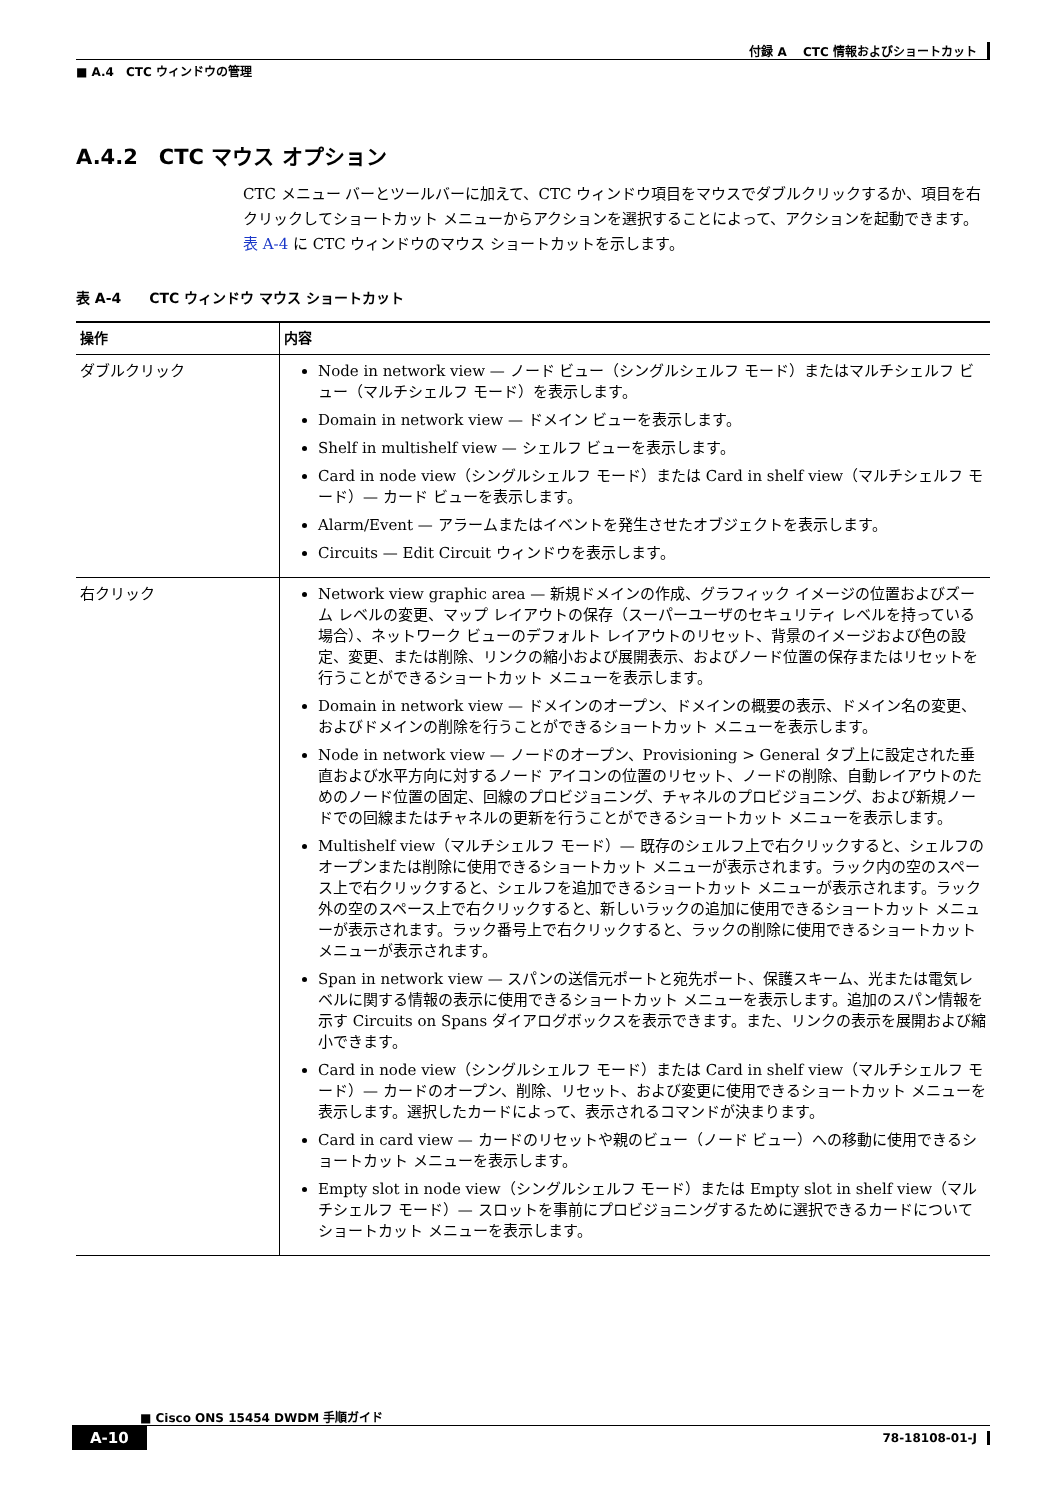付録 A　 CTC 情報およびショートカット
■ A.4　CTC ウィンドウの管理
A.4.2　CTC マウス オプション
CTC メニュー バーとツールバーに加えて、CTC ウィンドウ項目をマウスでダブルクリックするか、項目を右クリックしてショートカット メニューからアクションを選択することによって、アクションを起動できます。表 A-4 に CTC ウィンドウのマウス ショートカットを示します。
表 A-4　　CTC ウィンドウ マウス ショートカット
| 操作 | 内容 |
| --- | --- |
| ダブルクリック | Node in network view — ノード ビュー（シングルシェルフ モード）またはマルチシェルフ ビュー（マルチシェルフ モード）を表示します。 Domain in network view — ドメイン ビューを表示します。 Shelf in multishelf view — シェルフ ビューを表示します。 Card in node view（シングルシェルフ モード）または Card in shelf view（マルチシェルフ モード）— カード ビューを表示します。 Alarm/Event — アラームまたはイベントを発生させたオブジェクトを表示します。 Circuits — Edit Circuit ウィンドウを表示します。 |
| 右クリック | Network view graphic area — 新規ドメインの作成、グラフィック イメージの位置およびズーム レベルの変更、マップ レイアウトの保存（スーパーユーザのセキュリティ レベルを持っている場合）、ネットワーク ビューのデフォルト レイアウトのリセット、背景のイメージおよび色の設定、変更、または削除、リンクの縮小および展開表示、およびノード位置の保存またはリセットを行うことができるショートカット メニューを表示します。 Domain in network view — ドメインのオープン、ドメインの概要の表示、ドメイン名の変更、およびドメインの削除を行うことができるショートカット メニューを表示します。 Node in network view — ノードのオープン、Provisioning > General タブ上に設定された垂直および水平方向に対するノード アイコンの位置のリセット、ノードの削除、自動レイアウトのためのノード位置の固定、回線のプロビジョニング、チャネルのプロビジョニング、および新規ノードでの回線またはチャネルの更新を行うことができるショートカット メニューを表示します。 Multishelf view（マルチシェルフ モード）— 既存のシェルフ上で右クリックすると、シェルフのオープンまたは削除に使用できるショートカット メニューが表示されます。ラック内の空のスペース上で右クリックすると、シェルフを追加できるショートカット メニューが表示されます。ラック外の空のスペース上で右クリックすると、新しいラックの追加に使用できるショートカット メニューが表示されます。ラック番号上で右クリックすると、ラックの削除に使用できるショートカット メニューが表示されます。 Span in network view — スパンの送信元ポートと宛先ポート、保護スキーム、光または電気レベルに関する情報の表示に使用できるショートカット メニューを表示します。追加のスパン情報を示す Circuits on Spans ダイアログボックスを表示できます。また、リンクの表示を展開および縮小できます。 Card in node view（シングルシェルフ モード）または Card in shelf view（マルチシェルフ モード）— カードのオープン、削除、リセット、および変更に使用できるショートカット メニューを表示します。選択したカードによって、表示されるコマンドが決まります。 Card in card view — カードのリセットや親のビュー（ノード ビュー）への移動に使用できるショートカット メニューを表示します。 Empty slot in node view（シングルシェルフ モード）または Empty slot in shelf view（マルチシェルフ モード）— スロットを事前にプロビジョニングするために選択できるカードについてショートカット メニューを表示します。 |
■ Cisco ONS 15454 DWDM 手順ガイド
A-10 78-18108-01-J